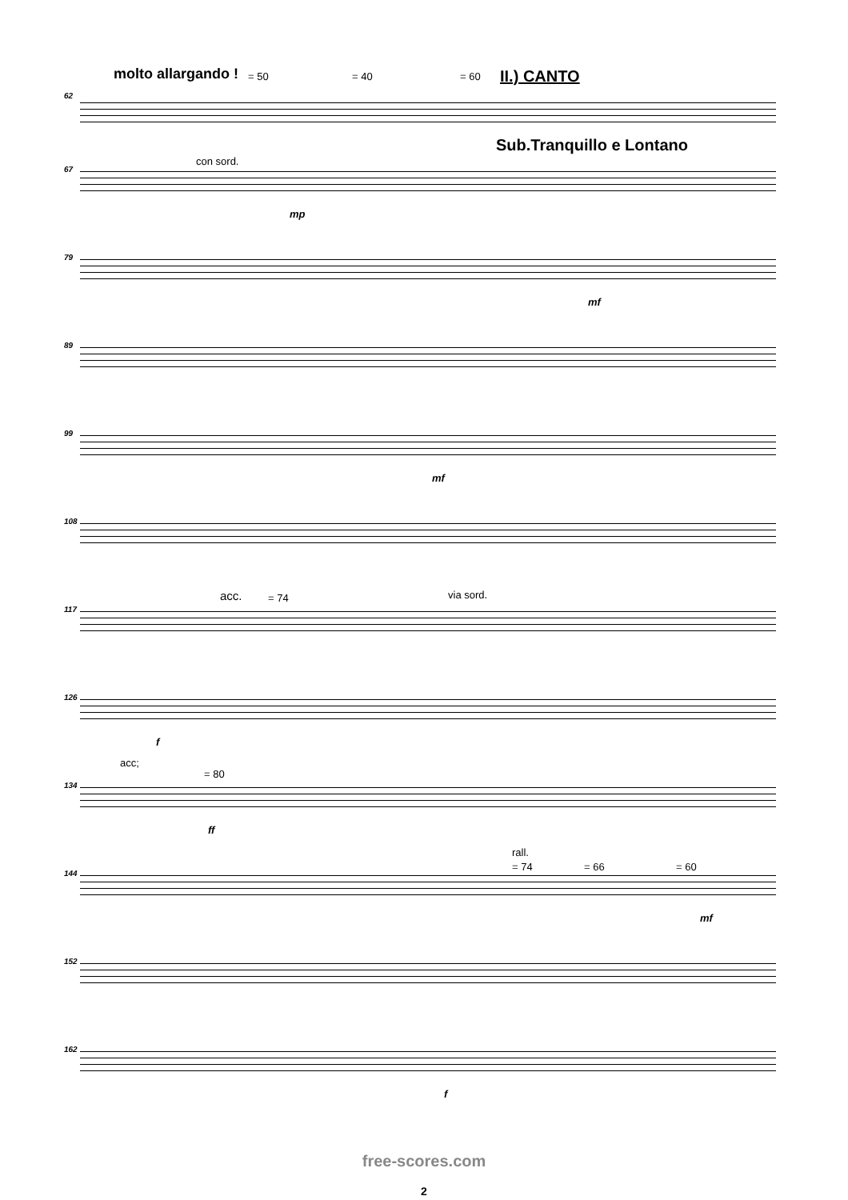molto allargando ! = 50 = 40 = 60 II.) CANTO
62
Sub.Tranquillo e Lontano
67
con sord.
mp
79
mf
89
99
mf
108
117
acc. = 74 via sord.
126
f
134
acc;
= 80
ff
144
rall.
= 74 = 66 = 60
mf
152
162
f
free-scores.com
2